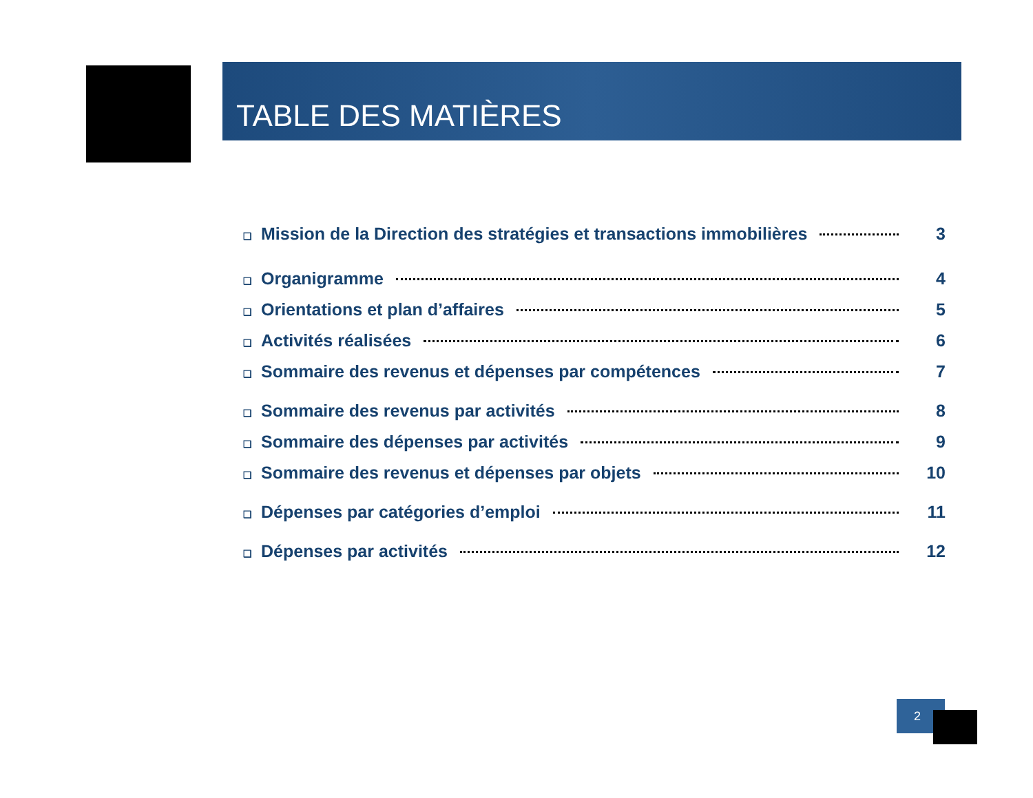TABLE DES MATIÈRES
❑ Mission de la Direction des stratégies et transactions immobilières 3
❑ Organigramme 4
❑ Orientations et plan d’affaires 5
❑ Activités réalisées 6
❑ Sommaire des revenus et dépenses par compétences 7
❑ Sommaire des revenus par activités 8
❑ Sommaire des dépenses par activités 9
❑ Sommaire des revenus et dépenses par objets 10
❑ Dépenses par catégories d’emploi 11
❑ Dépenses par activités 12
2